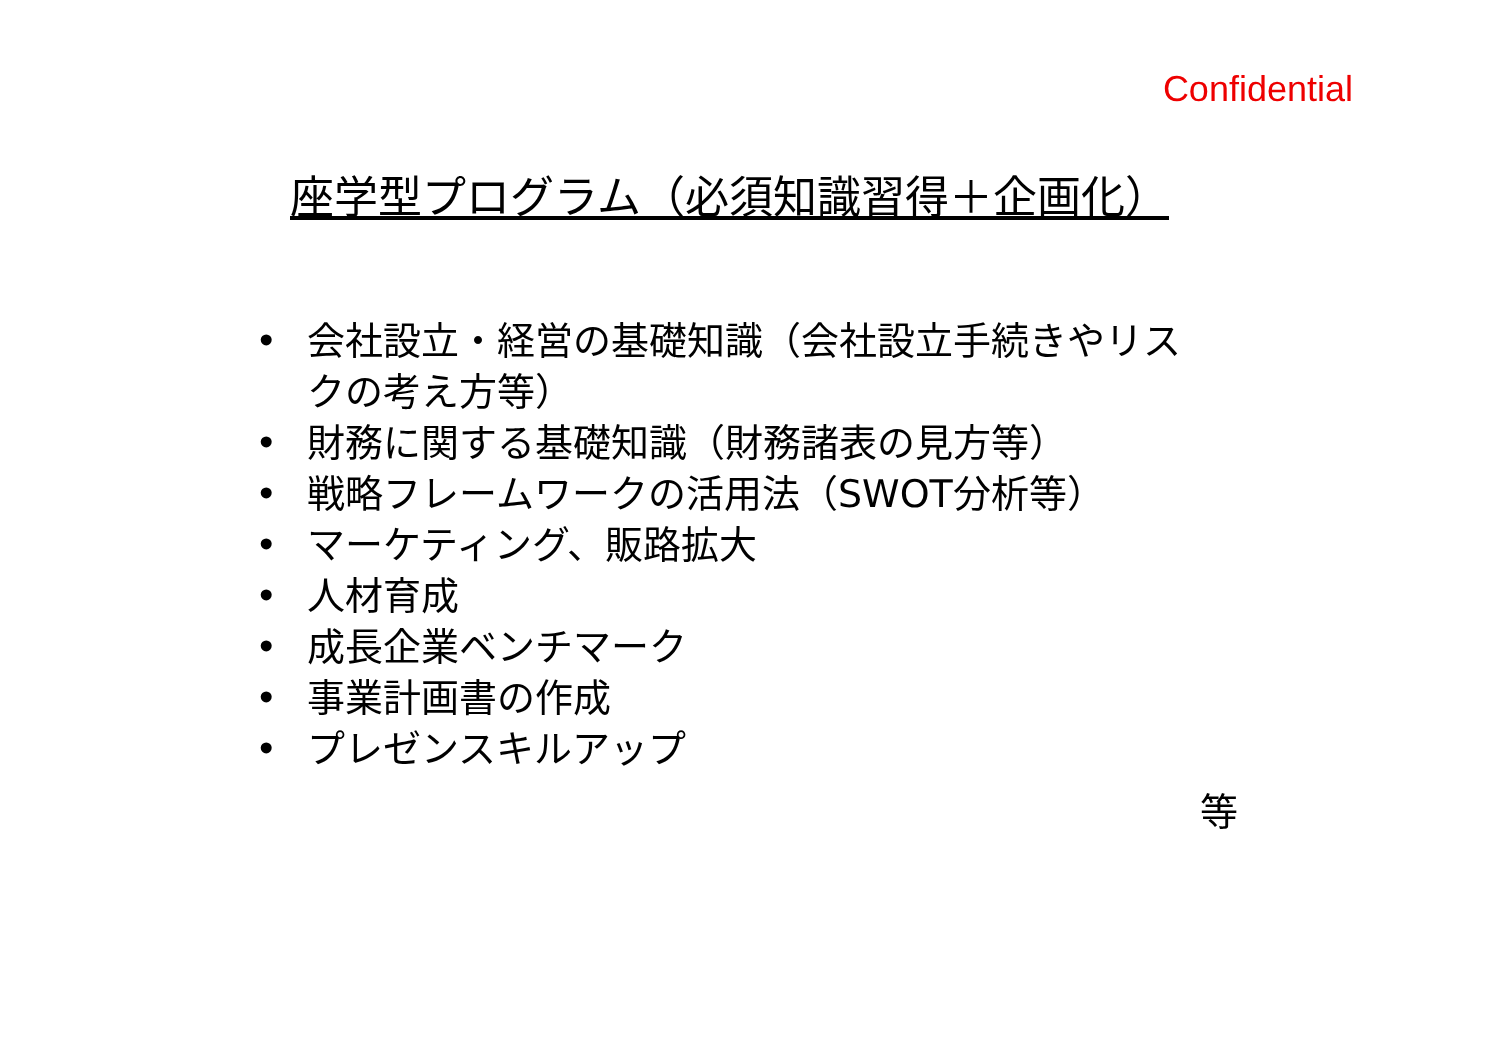Confidential
座学型プログラム（必須知識習得＋企画化）
• 会社設立・経営の基礎知識（会社設立手続きやリスクの考え方等）
• 財務に関する基礎知識（財務諸表の見方等）
• 戦略フレームワークの活用法（SWOT分析等）
• マーケティング、販路拡大
• 人材育成
• 成長企業ベンチマーク
• 事業計画書の作成
• プレゼンスキルアップ
等